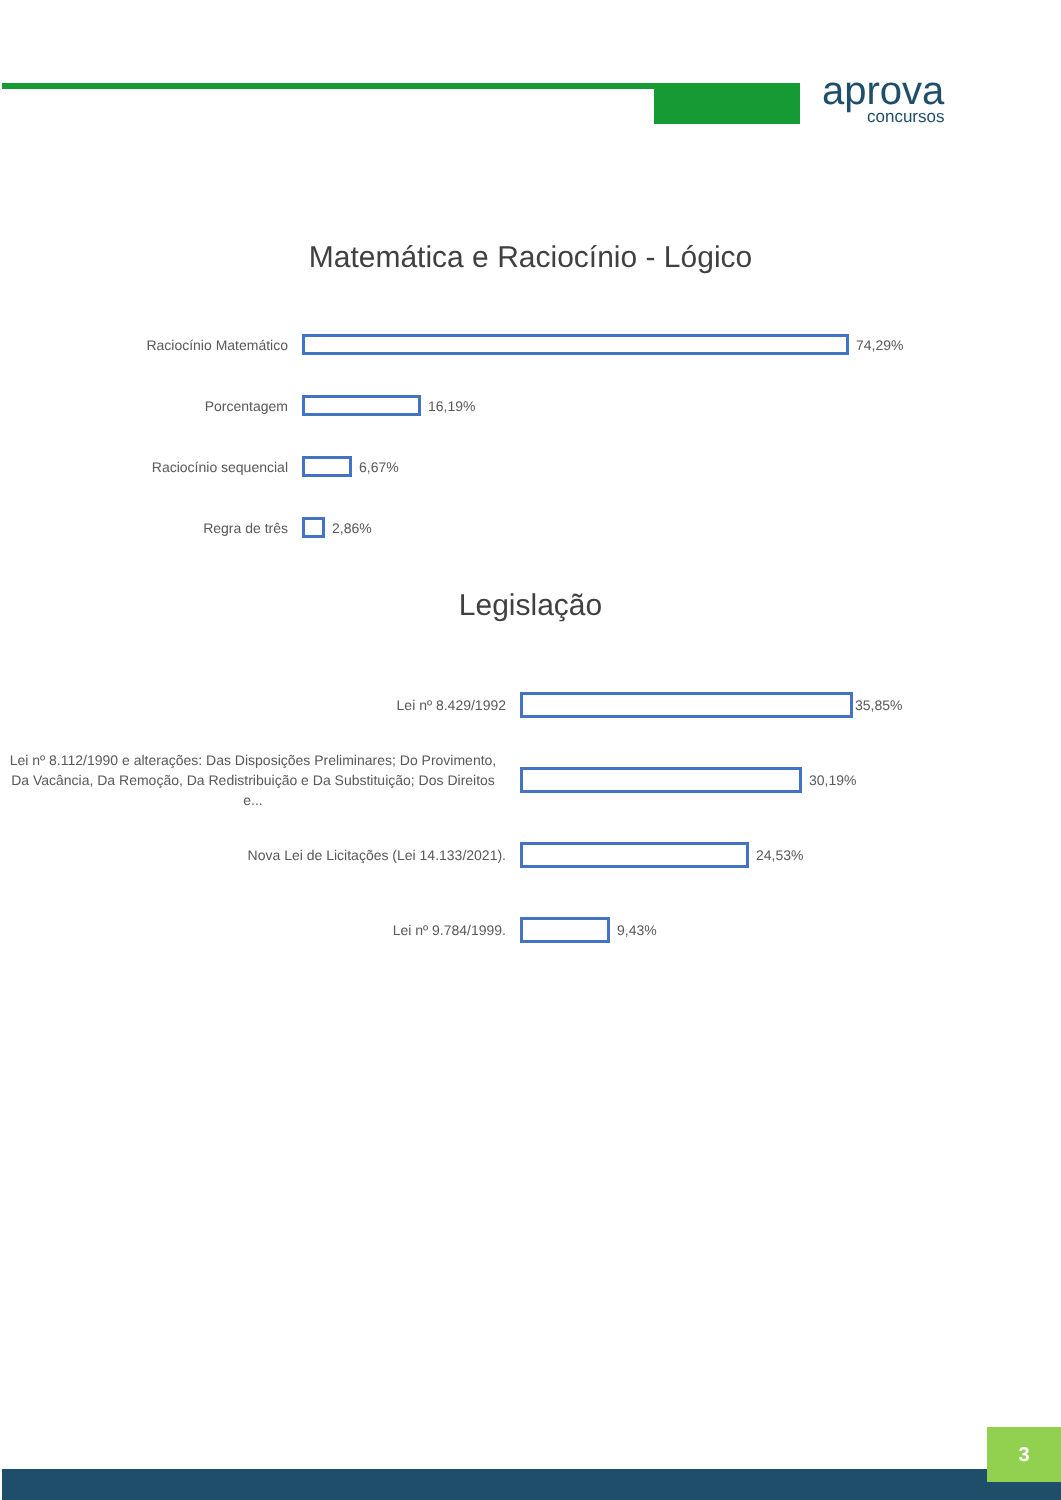aprova
concursos
Matemática e Raciocínio - Lógico
Raciocínio Matemático
74,29%
Porcentagem
16,19%
Raciocínio sequencial
6,67%
Regra de três
2,86%
Legislação
Lei nº 8.429/1992
35,85%
Lei nº 8.112/1990 e alterações: Das Disposições Preliminares; Do Provimento, Da Vacância, Da Remoção, Da Redistribuição e Da Substituição; Dos Direitos e...
30,19%
Nova Lei de Licitações (Lei 14.133/2021).
24,53%
Lei nº 9.784/1999.
9,43%
3